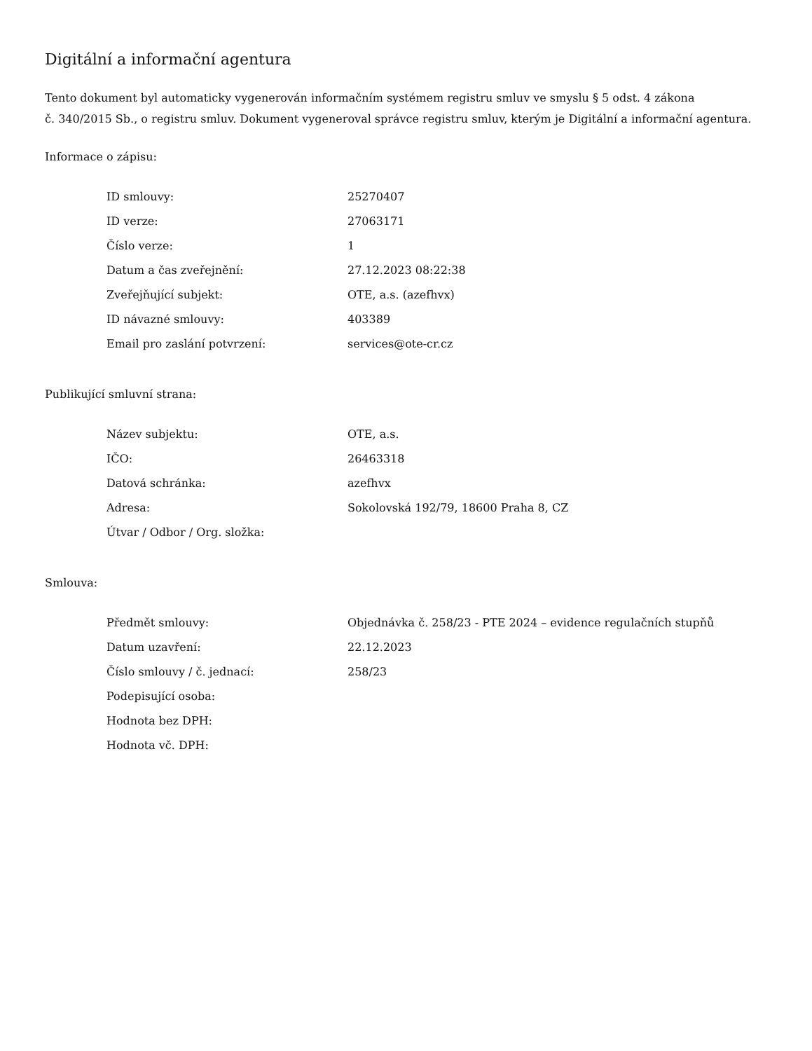Digitální a informační agentura
Tento dokument byl automaticky vygenerován informačním systémem registru smluv ve smyslu § 5 odst. 4 zákona
č. 340/2015 Sb., o registru smluv. Dokument vygeneroval správce registru smluv, kterým je Digitální a informační agentura.
Informace o zápisu:
| ID smlouvy: | 25270407 |
| ID verze: | 27063171 |
| Číslo verze: | 1 |
| Datum a čas zveřejnění: | 27.12.2023 08:22:38 |
| Zveřejňující subjekt: | OTE, a.s. (azefhvx) |
| ID návazné smlouvy: | 403389 |
| Email pro zaslání potvrzení: | services@ote-cr.cz |
Publikující smluvní strana:
| Název subjektu: | OTE, a.s. |
| IČO: | 26463318 |
| Datová schránka: | azefhvx |
| Adresa: | Sokolovská 192/79, 18600 Praha 8, CZ |
| Útvar / Odbor / Org. složka: | |
Smlouva:
| Předmět smlouvy: | Objednávka č. 258/23 - PTE 2024 – evidence regulačních stupňů |
| Datum uzavření: | 22.12.2023 |
| Číslo smlouvy / č. jednací: | 258/23 |
| Podepisující osoba: | |
| Hodnota bez DPH: | |
| Hodnota vč. DPH: | |